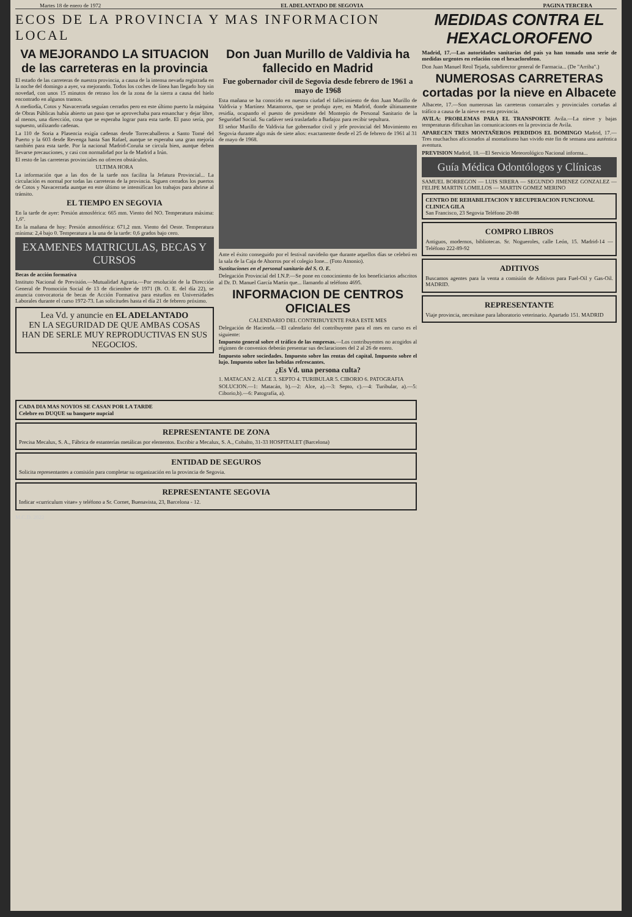Martes 18 de enero de 1972 EL ADELANTADO DE SEGOVIA PAGINA TERCERA
ECOS DE LA PROVINCIA Y MAS INFORMACION LOCAL
VA MEJORANDO LA SITUACION de las carreteras en la provincia
El estado de las carreteras de nuestra provincia, a causa de la intensa nevada registrada en la noche del domingo a ayer, va mejorando. Todos los coches de línea han llegado hoy sin novedad, con unos 15 minutos de retraso los de la zona de la sierra a causa del hielo encontrado en algunos tramos.
A mediodía, Cotos y Navacerrada seguían cerrados pero en este último puerto la máquina de Obras Públicas había abierto un paso que se aprovechaba para ensanchar y dejar libre, al menos, una dirección, cosa que se esperaba lograr para esta tarde. El paso sería, por supuesto, utilizando cadenas.
La 110 de Soria a Plasencia exigía cadenas desde Torrecaballeros a Santo Tomé del Puerto y la 603 desde Revenga hasta San Rafael, aunque se esperaba una gran mejoría también para esta tarde. Por la nacional Madrid-Coruña se circula bien, aunque deben llevarse precauciones, y casi con normalidad por la de Madrid a Irún.
El resto de las carreteras provinciales no ofrecen obstáculos.
ULTIMA HORA
La información que a las dos de la tarde nos facilita la Jefatura Provincial... La circulación es normal por todas las carreteras de la provincia. Siguen cerrados los puertos de Cotos y Navacerrada aunque en este último se intensifican los trabajos para abrirse al tránsito.
EL TIEMPO EN SEGOVIA
En la tarde de ayer: Presión atmosférica: 665 mm. Viento del NO. Temperatura máxima: 1,6º.
En la mañana de hoy: Presión atmosférica: 671,2 mm. Viento del Oeste. Temperatura mínima: 2,4 bajo 0. Temperatura a la una de la tarde: 0,6 grados bajo cero.
EXAMENES MATRICULAS, BECAS Y CURSOS
Becas de acción formativa
Instituto Nacional de Previsión.—Mutualidad Agraria.—Por resolución de la Dirección General de Promoción Social de 13 de diciembre de 1971 (B. O. E. del día 22), se anuncia convocatoria de becas de Acción Formativa para estudios en Universidades Laborales durante el curso 1972-73. Las solicitudes hasta el día 21 de febrero próximo.
Lea Vd. y anuncie en EL ADELANTADO
EN LA SEGURIDAD DE QUE AMBAS COSAS HAN DE SERLE MUY REPRODUCTIVAS EN SUS NEGOCIOS.
Don Juan Murillo de Valdivia ha fallecido en Madrid
Fue gobernador civil de Segovia desde febrero de 1961 a mayo de 1968
Esta mañana se ha conocido en nuestra ciudad el fallecimiento de don Juan Murillo de Valdivia y Martínez Matamoros, que se produjo ayer, en Madrid, donde últimamente residía, ocupando el puesto de presidente del Montepío de Personal Sanitario de la Seguridad Social. Su cadáver será trasladado a Badajoz para recibir sepultura.
El señor Murillo de Valdivia fue gobernador civil y jefe provincial del Movimiento en Segovia durante algo más de siete años: exactamente desde el 25 de febrero de 1961 al 31 de mayo de 1968.
Ante el éxito conseguido por el festival navideño que durante aquellos días se celebró en la sala de la Caja de Ahorros por el colegio Ione... (Foto Atnonio).
Sustituciones en el personal sanitario del S. O. E.
Delegación Provincial del I.N.P.—Se pone en conocimiento de los beneficiarios adscritos al Dr. D. Manuel García Martín que... llamando al teléfono 4695.
INFORMACION DE CENTROS OFICIALES
CALENDARIO DEL CONTRIBUYENTE PARA ESTE MES
Delegación de Hacienda.—El calendario del contribuyente para el mes en curso es el siguiente:
Impuesto general sobre el tráfico de las empresas.—Los contribuyentes no acogidos al régimen de convenios deberán presentar sus declaraciones del 2 al 26 de enero.
Impuesto sobre sociedades. Impuesto sobre las rentas del capital. Impuesto sobre el lujo. Impuesto sobre las bebidas refrescantes.
¿Es Vd. una persona culta?
1. MATACAN 2. ALCE 3. SEPTO 4. TURIBULAR 5. CIBORIO 6. PATOGRAFIA
SOLUCION.—1: Matacán, b).—2: Alce, a).—3: Septo, c).—4: Turibular, a).—5: Ciborio,b).—6: Patografía, a).
CADA DIA MAS NOVIOS SE CASAN POR LA TARDE
Celebre en DUQUE su banquete nupcial
REPRESENTANTE DE ZONA
Precisa Mecalux, S. A., Fábrica de estanterías metálicas por elementos. Escribir a Mecalux, S. A., Cobalto, 31-33 HOSPITALET (Barcelona)
ENTIDAD DE SEGUROS
Solicita representantes a comisión para completar su organización en la provincia de Segovia.
REPRESENTANTE SEGOVIA
Indicar «curriculum vitae» y teléfono a Sr. Cornet, Buenavista, 23, Barcelona - 12.
MEDIDAS CONTRA EL HEXACLOROFENO
Madrid, 17.—Las autoridades sanitarias del país ya han tomado una serie de medidas urgentes en relación con el hexaclorofeno.
Don Juan Manuel Reol Tejada, subdirector general de Farmacia... (De "Arriba".)
NUMEROSAS CARRETERAS cortadas por la nieve en Albacete
Albacete, 17.—Son numerosas las carreteras comarcales y provinciales cortadas al tráfico a causa de la nieve en esta provincia.
AVILA: PROBLEMAS PARA EL TRANSPORTE Avila.—La nieve y bajas temperaturas dificultan las comunicaciones en la provincia de Avila.
APARECEN TRES MONTAÑEROS PERDIDOS EL DOMINGO Madrid, 17.—Tres muchachos aficionados al montañismo han vivido este fin de semana una auténtica aventura.
PREVISION Madrid, 18.—El Servicio Meteorológico Nacional informa...
Guía Médica Odontólogos y Clínicas
SAMUEL BORREGON — LUIS SIRERA — SEGUNDO JIMENEZ GONZALEZ — FELIPE MARTIN LOMILLOS — MARTIN GOMEZ MERINO
CENTRO DE REHABILITACION Y RECUPERACION FUNCIONAL CLINICA GILA
San Francisco, 23 Segovia Teléfono 20-88
COMPRO LIBROS
Antiguos, modernos, bibliotecas. Sr. Nogueroles, calle León, 15. Madrid-14 — Teléfono 222-89-92
ADITIVOS
Buscamos agentes para la venta a comisión de Aditivos para Fuel-Oil y Gas-Oil. MADRID.
REPRESENTANTE
Viaje provincia, necesítase para laboratorio veterinario. Apartado 151. MADRID
M.C.D. 2022